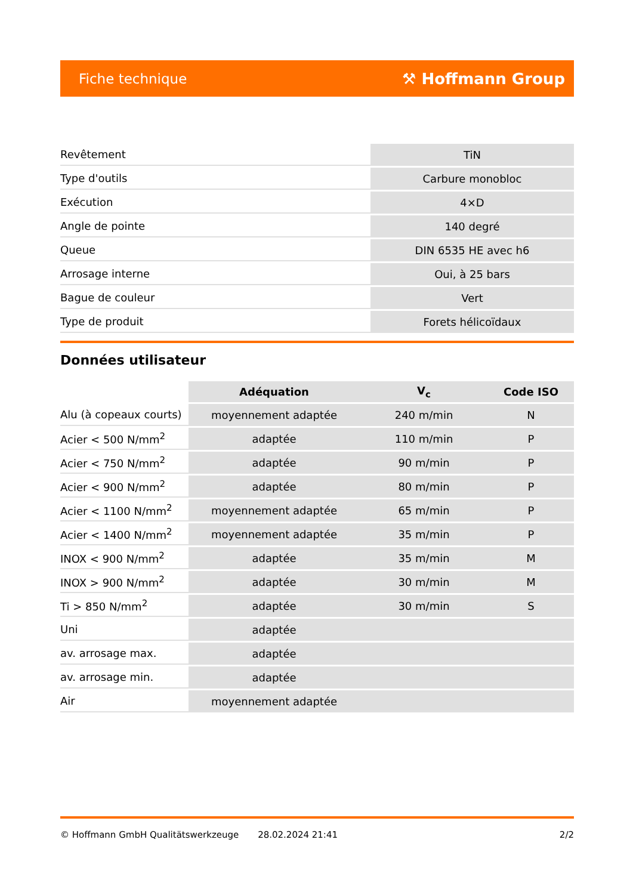Fiche technique ⚒ Hoffmann Group
| Revêtement | TiN |
| Type d'outils | Carbure monobloc |
| Exécution | 4×D |
| Angle de pointe | 140 degré |
| Queue | DIN 6535 HE avec h6 |
| Arrosage interne | Oui, à 25 bars |
| Bague de couleur | Vert |
| Type de produit | Forets hélicoïdaux |
Données utilisateur
| | Adéquation | V<sub>c</sub> | Code ISO |
| --- | --- | --- | --- |
| Alu (à copeaux courts) | moyennement adaptée | 240 m/min | N |
| Acier < 500 N/mm<sup>2</sup> | adaptée | 110 m/min | P |
| Acier < 750 N/mm<sup>2</sup> | adaptée | 90 m/min | P |
| Acier < 900 N/mm<sup>2</sup> | adaptée | 80 m/min | P |
| Acier < 1100 N/mm<sup>2</sup> | moyennement adaptée | 65 m/min | P |
| Acier < 1400 N/mm<sup>2</sup> | moyennement adaptée | 35 m/min | P |
| INOX < 900 N/mm<sup>2</sup> | adaptée | 35 m/min | M |
| INOX > 900 N/mm<sup>2</sup> | adaptée | 30 m/min | M |
| Ti > 850 N/mm<sup>2</sup> | adaptée | 30 m/min | S |
| Uni | adaptée | | |
| av. arrosage max. | adaptée | | |
| av. arrosage min. | adaptée | | |
| Air | moyennement adaptée | | |
© Hoffmann GmbH Qualitätswerkzeuge 28.02.2024 21:41 2/2